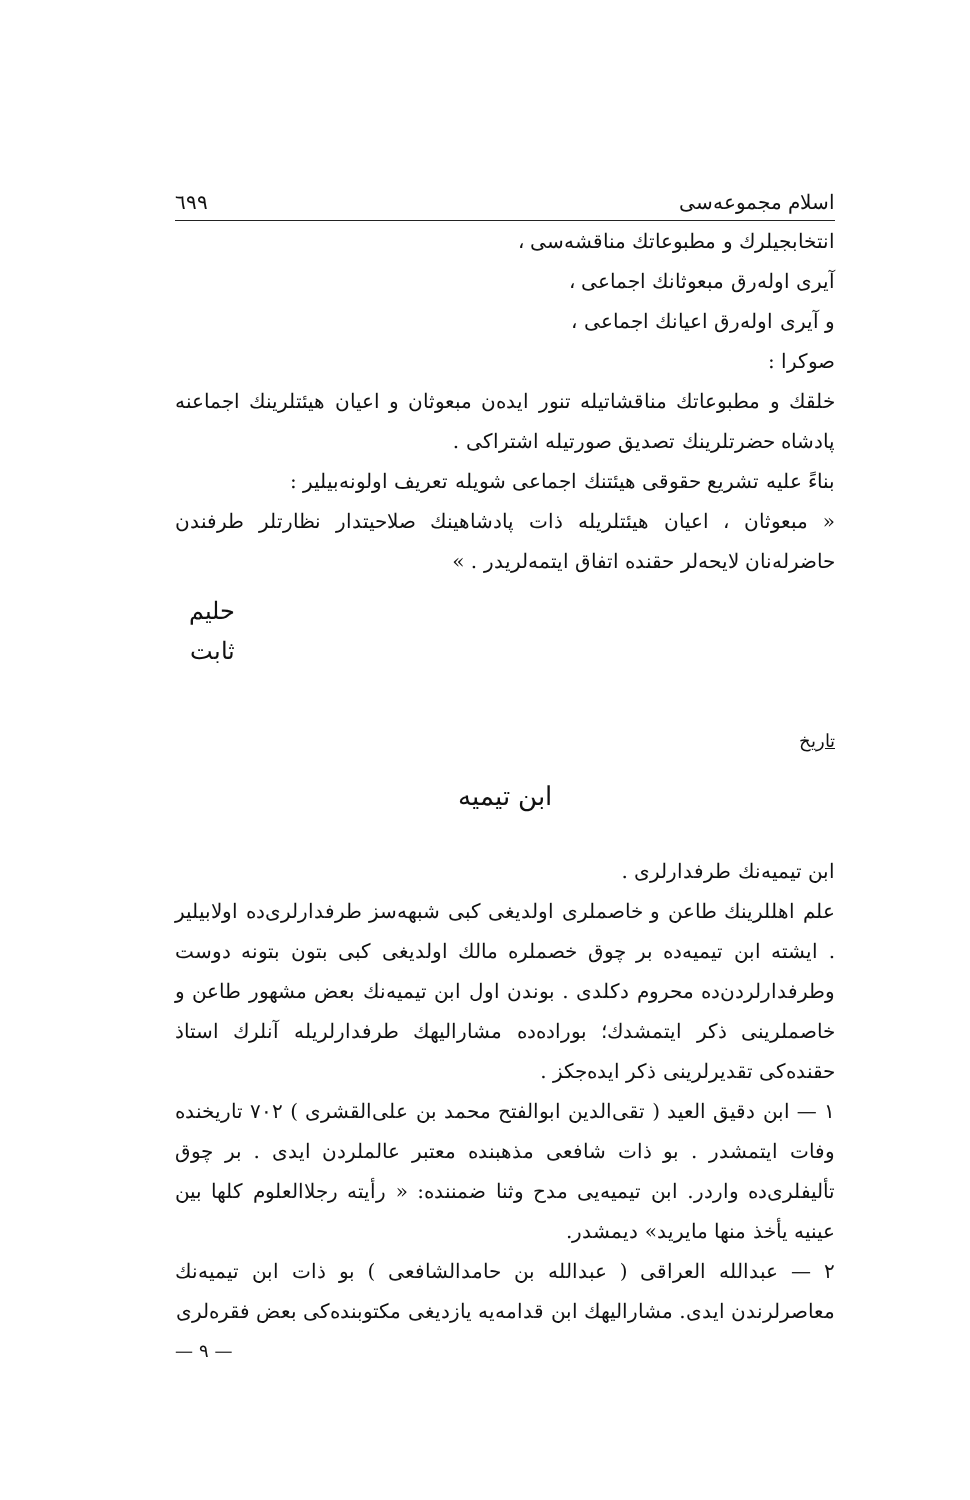اسلام مجموعه‌سی ٦٩٩
انتخابجیلرك و مطبوعاتك مناقشه‌سی ،
آیری اوله‌رق مبعوثانك اجماعی ،
و آیری اوله‌رق اعیانك اجماعی ،
صوكرا :
خلقك و مطبوعاتك مناقشاتیله تنور ایده‌ن مبعوثان و اعیان هیئتلرینك اجماعنه پادشاه حضرتلرینك تصدیق صورتیله اشتراكی .
بناءً علیه تشریع حقوقی هیئتنك اجماعی شویله تعریف اولونه‌بیلیر :
« مبعوثان ، اعیان هیئتلریله ذات پادشاهینك صلاحیتدار نظارتلر طرفندن حاضرله‌نان لایحه‌لر حقنده اتفاق ایتمه‌لریدر . »
حلیم ثابت
تاریخ
ابن تیمیه
ابن تیمیه‌نك طرفدارلری .
علم اهللرینك طاعن و خاصملری اولدیغی کبی شبهه‌سز طرفدارلری‌ده اولابیلیر . ایشته ابن تیمیه‌ده بر چوق خصملره مالك اولدیغی کبی بتون بتونه دوست وطرفدارلردن‌ده محروم دکلدی . بوندن اول ابن تیمیه‌نك بعض مشهور طاعن و خاصملرینی ذکر ایتمشدك؛ بورادەده مشارالیهك طرفدارلریله آنلرك استاذ حقنده‌کی تقدیرلرینی ذکر ایده‌جکز .
١ — ابن دقیق العید ( تقی‌الدین ابوالفتح محمد بن علی‌القشری ) ٧٠٢ تاریخنده وفات ایتمشدر . بو ذات شافعی مذهبنده معتبر عالملردن ایدی . بر چوق تألیفلری‌ده واردر. ابن تیمیه‌یی مدح وثنا ضمننده: « رأیته رجلاالعلوم کلها بین عینیه یأخذ منها مایرید» دیمشدر.
٢ — عبدالله العراقی ( عبدالله بن حامدالشافعی ) بو ذات ابن تیمیه‌نك معاصرلرندن ایدی. مشارالیهك ابن قدامه‌یه یازدیغی مکتوبنده‌کی بعض فقره‌لری
— ٩ —